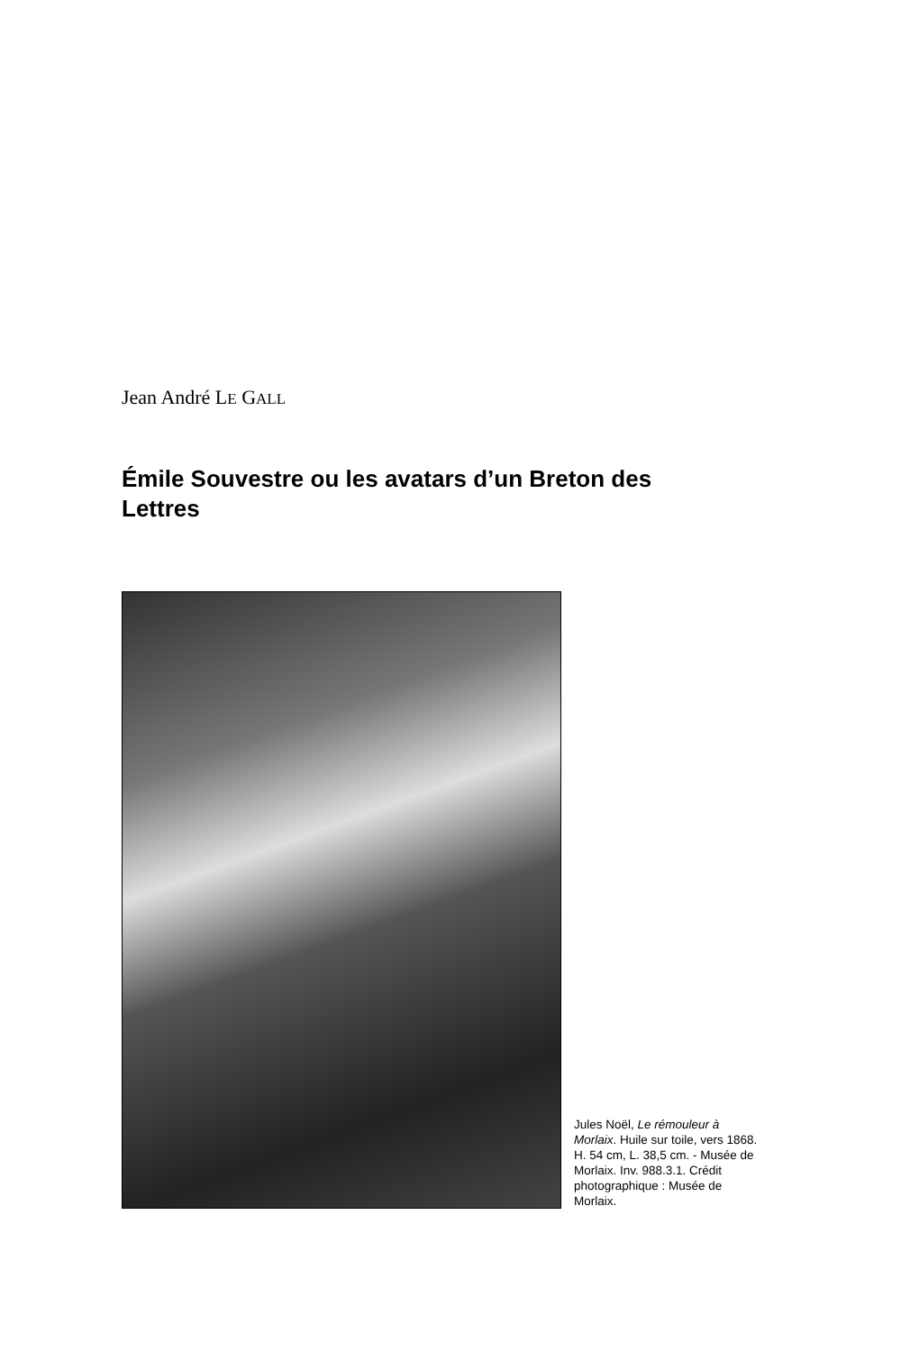Jean André LE GALL
Émile Souvestre ou les avatars d’un Breton des Lettres
Jules Noël, Le rémouleur à Morlaix. Huile sur toile, vers 1868. H. 54 cm, L. 38,5 cm. - Musée de Morlaix. Inv. 988.3.1. Crédit photographique : Musée de Morlaix.